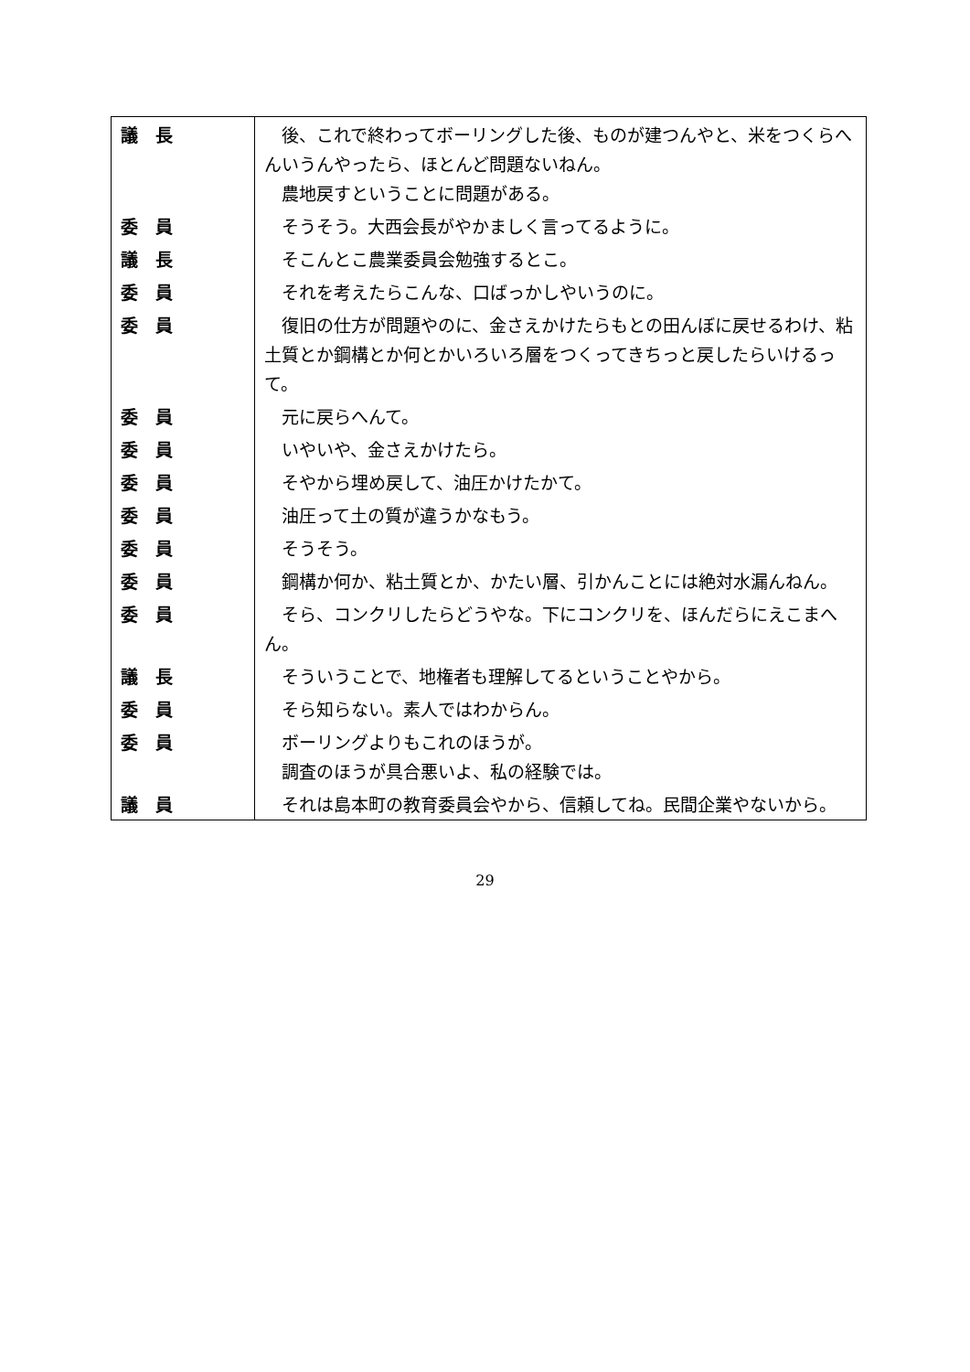| 議 長 | 後、これで終わってボーリングした後、ものが建つんやと、米をつくらへんいうんやったら、ほとんど問題ないねん。 農地戻すということに問題がある。 |
| 委 員 | そうそう。大西会長がやかましく言ってるように。 |
| 議 長 | そこんとこ農業委員会勉強するとこ。 |
| 委 員 | それを考えたらこんな、口ばっかしやいうのに。 |
| 委 員 | 復旧の仕方が問題やのに、金さえかけたらもとの田んぼに戻せるわけ、粘土質とか鋼構とか何とかいろいろ層をつくってきちっと戻したらいけるって。 |
| 委 員 | 元に戻らへんて。 |
| 委 員 | いやいや、金さえかけたら。 |
| 委 員 | そやから埋め戻して、油圧かけたかて。 |
| 委 員 | 油圧って土の質が違うかなもう。 |
| 委 員 | そうそう。 |
| 委 員 | 鋼構か何か、粘土質とか、かたい層、引かんことには絶対水漏んねん。 |
| 委 員 | そら、コンクリしたらどうやな。下にコンクリを、ほんだらにえこまへん。 |
| 議 長 | そういうことで、地権者も理解してるということやから。 |
| 委 員 | そら知らない。素人ではわからん。 |
| 委 員 | ボーリングよりもこれのほうが。 調査のほうが具合悪いよ、私の経験では。 |
| 議 員 | それは島本町の教育委員会やから、信頼してね。民間企業やないから。 |
29